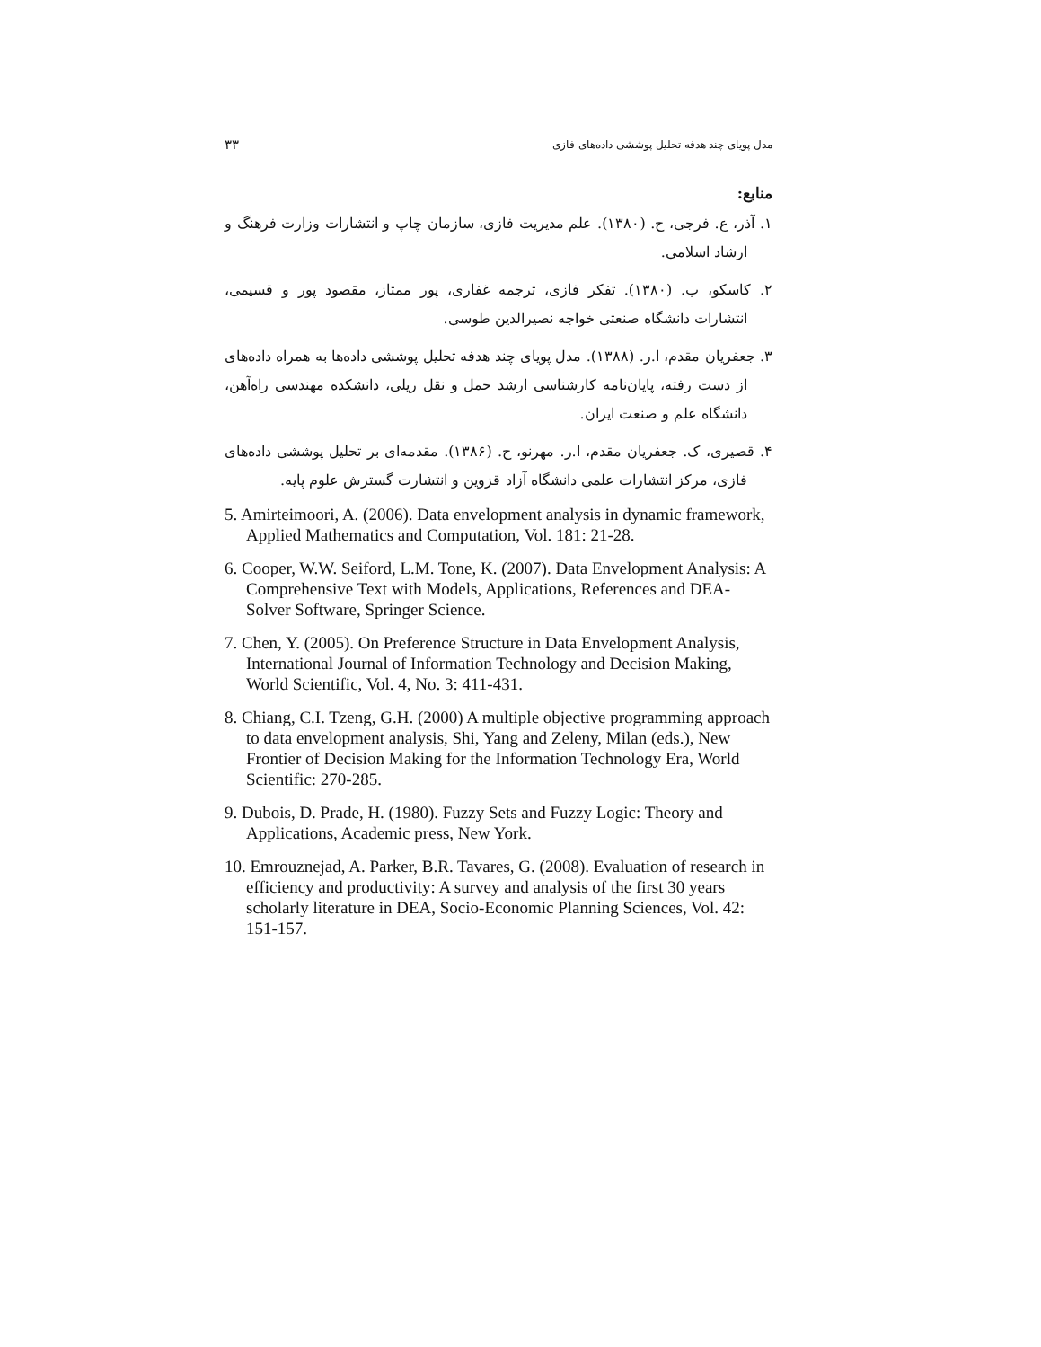مدل پویای چند هدفه تحلیل پوششی داده‌های فازی ۳۳
منابع:
۱. آذر، ع. فرجی، ح. (۱۳۸۰). علم مدیریت فازی، سازمان چاپ و انتشارات وزارت فرهنگ و ارشاد اسلامی.
۲. کاسکو، ب. (۱۳۸۰). تفکر فازی، ترجمه غفاری، پور ممتاز، مقصود پور و قسیمی، انتشارات دانشگاه صنعتی خواجه نصیرالدین طوسی.
۳. جعفریان مقدم، ا.ر. (۱۳۸۸). مدل پویای چند هدفه تحلیل پوششی داده‌ها به همراه داده‌های از دست رفته، پایان‌نامه کارشناسی ارشد حمل و نقل ریلی، دانشکده مهندسی راه‌آهن، دانشگاه علم و صنعت ایران.
۴. قصیری، ک. جعفریان مقدم، ا.ر. مهرنو، ح. (۱۳۸۶). مقدمه‌ای بر تحلیل پوششی داده‌های فازی، مرکز انتشارات علمی دانشگاه آزاد قزوین و انتشارت گسترش علوم پایه.
5. Amirteimoori, A. (2006). Data envelopment analysis in dynamic framework, Applied Mathematics and Computation, Vol. 181: 21-28.
6. Cooper, W.W. Seiford, L.M. Tone, K. (2007). Data Envelopment Analysis: A Comprehensive Text with Models, Applications, References and DEA-Solver Software, Springer Science.
7. Chen, Y. (2005). On Preference Structure in Data Envelopment Analysis, International Journal of Information Technology and Decision Making, World Scientific, Vol. 4, No. 3: 411-431.
8. Chiang, C.I. Tzeng, G.H. (2000) A multiple objective programming approach to data envelopment analysis, Shi, Yang and Zeleny, Milan (eds.), New Frontier of Decision Making for the Information Technology Era, World Scientific: 270-285.
9. Dubois, D. Prade, H. (1980). Fuzzy Sets and Fuzzy Logic: Theory and Applications, Academic press, New York.
10. Emrouznejad, A. Parker, B.R. Tavares, G. (2008). Evaluation of research in efficiency and productivity: A survey and analysis of the first 30 years scholarly literature in DEA, Socio-Economic Planning Sciences, Vol. 42: 151-157.